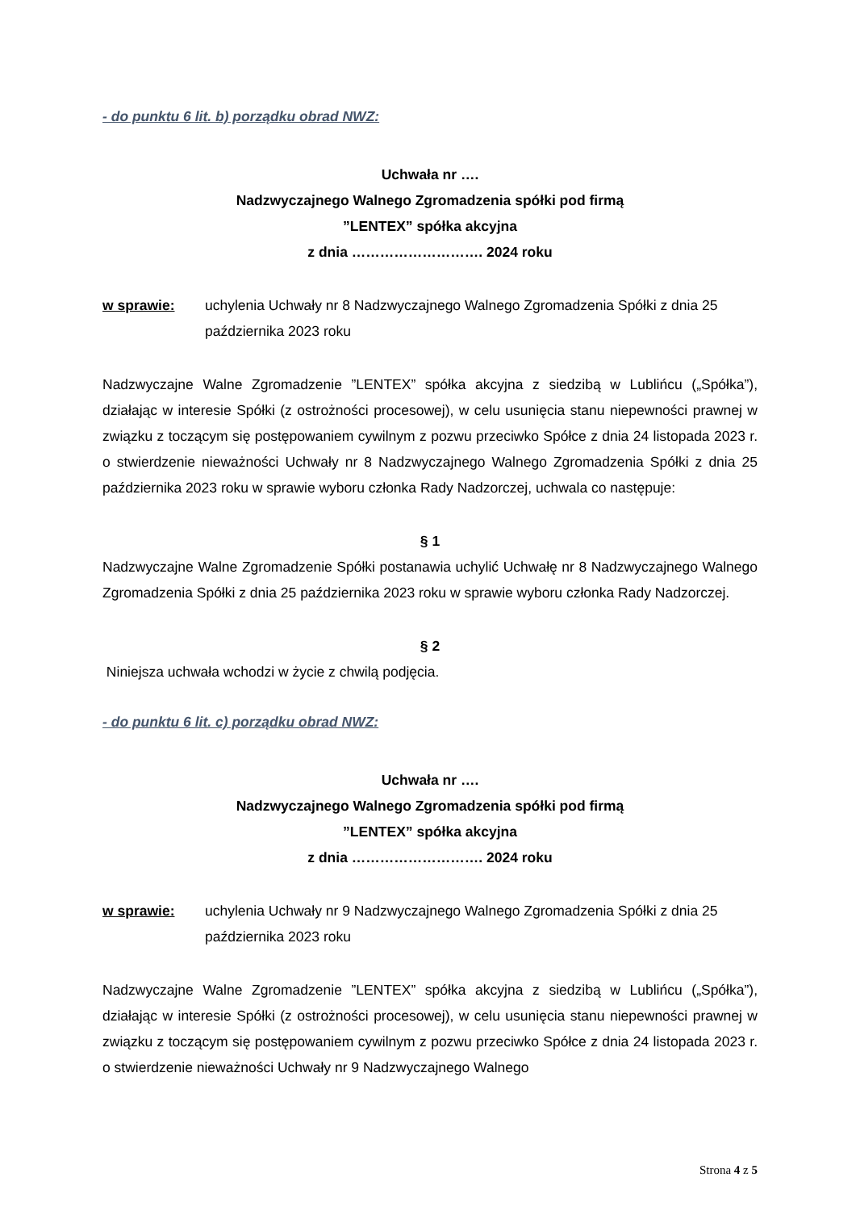- do punktu 6 lit. b) porządku obrad NWZ:
Uchwała nr ….
Nadzwyczajnego Walnego Zgromadzenia spółki pod firmą
”LENTEX” spółka akcyjna
z dnia ………………………. 2024 roku
w sprawie: uchylenia Uchwały nr 8 Nadzwyczajnego Walnego Zgromadzenia Spółki z dnia 25 października 2023 roku
Nadzwyczajne Walne Zgromadzenie ”LENTEX” spółka akcyjna z siedzibą w Lublińcu („Spółka”), działając w interesie Spółki (z ostrożności procesowej), w celu usunięcia stanu niepewności prawnej w związku z toczącym się postępowaniem cywilnym z pozwu przeciwko Spółce z dnia 24 listopada 2023 r. o stwierdzenie nieważności Uchwały nr 8 Nadzwyczajnego Walnego Zgromadzenia Spółki z dnia 25 października 2023 roku w sprawie wyboru członka Rady Nadzorczej, uchwala co następuje:
§ 1
Nadzwyczajne Walne Zgromadzenie Spółki postanawia uchylić Uchwałę nr 8 Nadzwyczajnego Walnego Zgromadzenia Spółki z dnia 25 października 2023 roku w sprawie wyboru członka Rady Nadzorczej.
§ 2
Niniejsza uchwała wchodzi w życie z chwilą podjęcia.
- do punktu 6 lit. c) porządku obrad NWZ:
Uchwała nr ….
Nadzwyczajnego Walnego Zgromadzenia spółki pod firmą
”LENTEX” spółka akcyjna
z dnia ………………………. 2024 roku
w sprawie: uchylenia Uchwały nr 9 Nadzwyczajnego Walnego Zgromadzenia Spółki z dnia 25 października 2023 roku
Nadzwyczajne Walne Zgromadzenie ”LENTEX” spółka akcyjna z siedzibą w Lublińcu („Spółka”), działając w interesie Spółki (z ostrożności procesowej), w celu usunięcia stanu niepewności prawnej w związku z toczącym się postępowaniem cywilnym z pozwu przeciwko Spółce z dnia 24 listopada 2023 r. o stwierdzenie nieważności Uchwały nr 9 Nadzwyczajnego Walnego
Strona 4 z 5